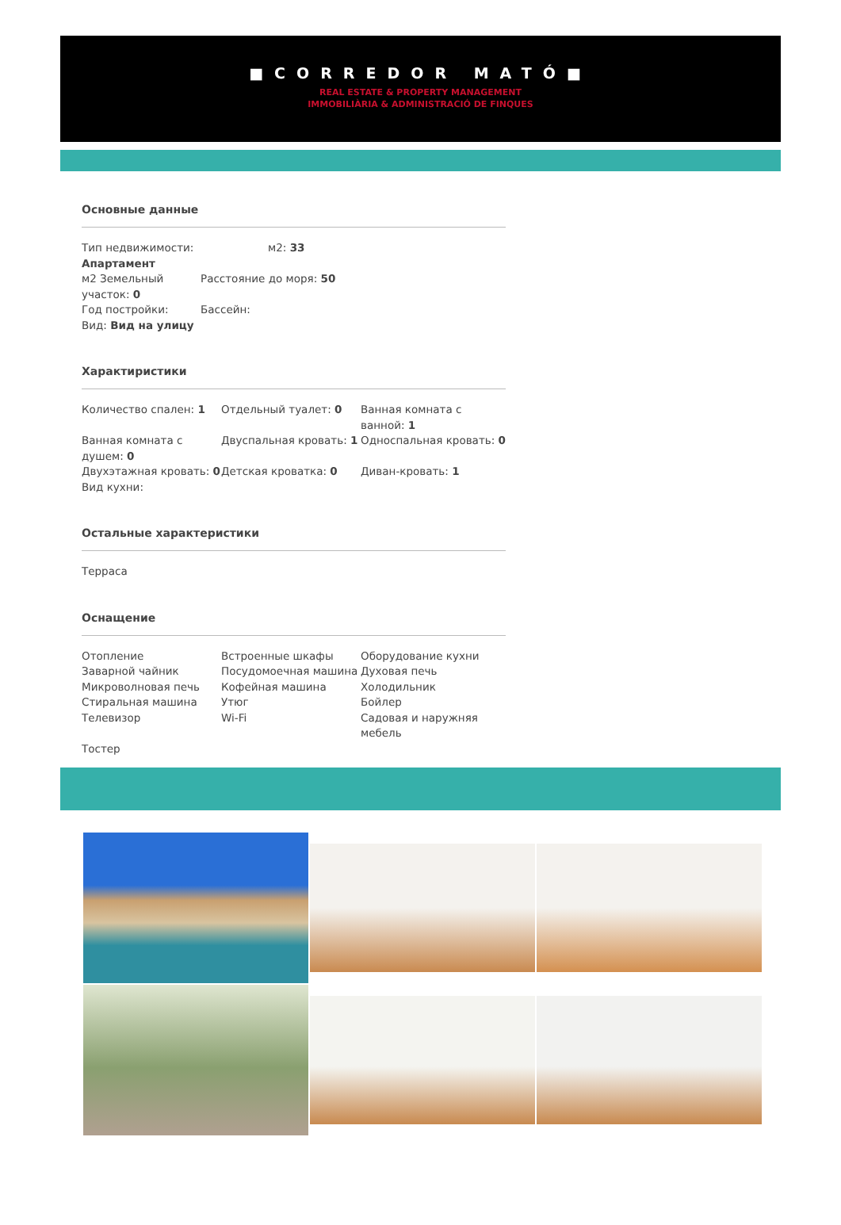■CORREDOR MATÓ■
REAL ESTATE & PROPERTY MANAGEMENT
IMMOBILIÀRIA & ADMINISTRACIÓ DE FINQUES
Основные данные
Тип недвижимости: Апартамент
м2: 33
м2 Земельный участок: 0
Расстояние до моря: 50
Год постройки:
Бассейн:
Вид: Вид на улицу
Характиристики
Количество спален: 1
Отдельный туалет: 0
Ванная комната с ванной: 1
Ванная комната с душем: 0
Двуспальная кровать: 1
Односпальная кровать: 0
Двухэтажная кровать: 0
Детская кроватка: 0
Диван-кровать: 1
Вид кухни:
Остальные характеристики
Терраса
Оснащение
Отопление
Встроенные шкафы
Оборудование кухни
Заварной чайник
Посудомоечная машина
Духовая печь
Микроволновая печь
Кофейная машина
Холодильник
Стиральная машина
Утюг
Бойлер
Телевизор
Wi-Fi
Садовая и наружняя мебель
Тостер